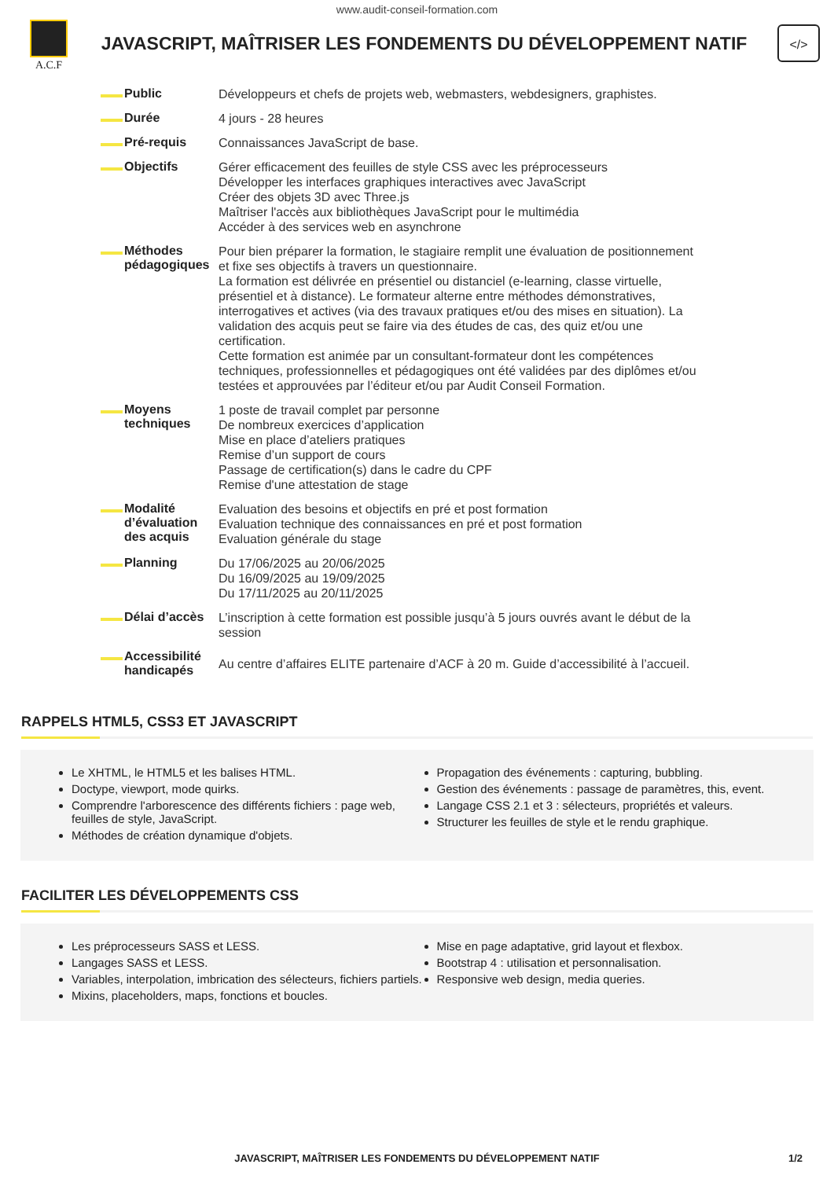www.audit-conseil-formation.com
A.C.F
JAVASCRIPT, MAÎTRISER LES FONDEMENTS DU DÉVELOPPEMENT NATIF
</>
| Public | Développeurs et chefs de projets web, webmasters, webdesigners, graphistes. |
| Durée | 4 jours - 28 heures |
| Pré-requis | Connaissances JavaScript de base. |
| Objectifs | Gérer efficacement des feuilles de style CSS avec les préprocesseurs Développer les interfaces graphiques interactives avec JavaScript Créer des objets 3D avec Three.js Maîtriser l'accès aux bibliothèques JavaScript pour le multimédia Accéder à des services web en asynchrone |
| Méthodes pédagogiques | Pour bien préparer la formation, le stagiaire remplit une évaluation de positionnement et fixe ses objectifs à travers un questionnaire. La formation est délivrée en présentiel ou distanciel (e-learning, classe virtuelle, présentiel et à distance). Le formateur alterne entre méthodes démonstratives, interrogatives et actives (via des travaux pratiques et/ou des mises en situation). La validation des acquis peut se faire via des études de cas, des quiz et/ou une certification. Cette formation est animée par un consultant-formateur dont les compétences techniques, professionnelles et pédagogiques ont été validées par des diplômes et/ou testées et approuvées par l’éditeur et/ou par Audit Conseil Formation. |
| Moyens techniques | 1 poste de travail complet par personne De nombreux exercices d’application Mise en place d’ateliers pratiques Remise d’un support de cours Passage de certification(s) dans le cadre du CPF Remise d'une attestation de stage |
| Modalité d’évaluation des acquis | Evaluation des besoins et objectifs en pré et post formation Evaluation technique des connaissances en pré et post formation Evaluation générale du stage |
| Planning | Du 17/06/2025 au 20/06/2025 Du 16/09/2025 au 19/09/2025 Du 17/11/2025 au 20/11/2025 |
| Délai d’accès | L’inscription à cette formation est possible jusqu’à 5 jours ouvrés avant le début de la session |
| Accessibilité handicapés | Au centre d’affaires ELITE partenaire d’ACF à 20 m. Guide d’accessibilité à l’accueil. |
RAPPELS HTML5, CSS3 ET JAVASCRIPT
Le XHTML, le HTML5 et les balises HTML.
Doctype, viewport, mode quirks.
Comprendre l'arborescence des différents fichiers : page web, feuilles de style, JavaScript.
Méthodes de création dynamique d'objets.
Propagation des événements : capturing, bubbling.
Gestion des événements : passage de paramètres, this, event.
Langage CSS 2.1 et 3 : sélecteurs, propriétés et valeurs.
Structurer les feuilles de style et le rendu graphique.
FACILITER LES DÉVELOPPEMENTS CSS
Les préprocesseurs SASS et LESS.
Langages SASS et LESS.
Variables, interpolation, imbrication des sélecteurs, fichiers partiels.
Mixins, placeholders, maps, fonctions et boucles.
Mise en page adaptative, grid layout et flexbox.
Bootstrap 4 : utilisation et personnalisation.
Responsive web design, media queries.
JAVASCRIPT, MAÎTRISER LES FONDEMENTS DU DÉVELOPPEMENT NATIF 1/2